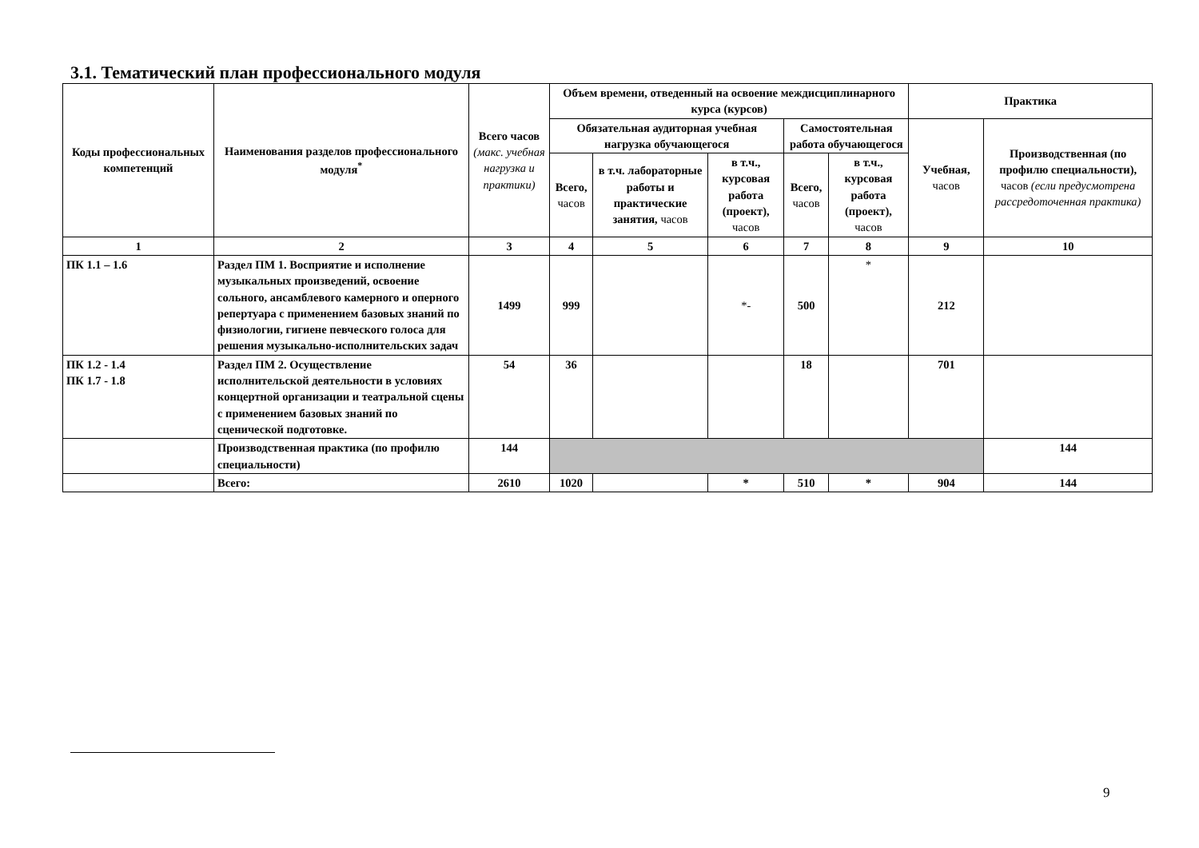3.1. Тематический план профессионального модуля
| Коды профессиональных компетенций | Наименования разделов профессионального модуля<sup>*</sup> | Всего часов (макс. учебная нагрузка и практики) | Объем времени, отведенный на освоение междисциплинарного курса (курсов) | | | | | Практика | |
| --- | --- | --- | --- | --- | --- | --- | --- | --- | --- |
| | | | Обязательная аудиторная учебная нагрузка обучающегося | | | Самостоятельная работа обучающегося | | Учебная, часов | Производственная (по профилю специальности), часов (если предусмотрена рассредоточенная практика) |
| | | | Всего, часов | в т.ч. лабораторные работы и практические занятия, часов | в т.ч., курсовая работа (проект), часов | Всего, часов | в т.ч., курсовая работа (проект), часов | | |
| 1 | 2 | 3 | 4 | 5 | 6 | 7 | 8 | 9 | 10 |
| ПК 1.1 – 1.6 | Раздел ПМ 1. Восприятие и исполнение музыкальных произведений, освоение сольного, ансамблевого камерного и оперного репертуара с применением базовых знаний по физиологии, гигиене певческого голоса для решения музыкально-исполнительских задач | 1499 | 999 | | *- | 500 | * | 212 | |
| ПК 1.2 - 1.4 ПК 1.7 - 1.8 | Раздел ПМ 2. Осуществление исполнительской деятельности в условиях концертной организации и театральной сцены с применением базовых знаний по сценической подготовке. | 54 | 36 | | | 18 | | 701 | |
| | Производственная практика (по профилю специальности) | 144 | | | | | | | 144 |
| | Всего: | 2610 | 1020 | | * | 510 | * | 904 | 144 |
9